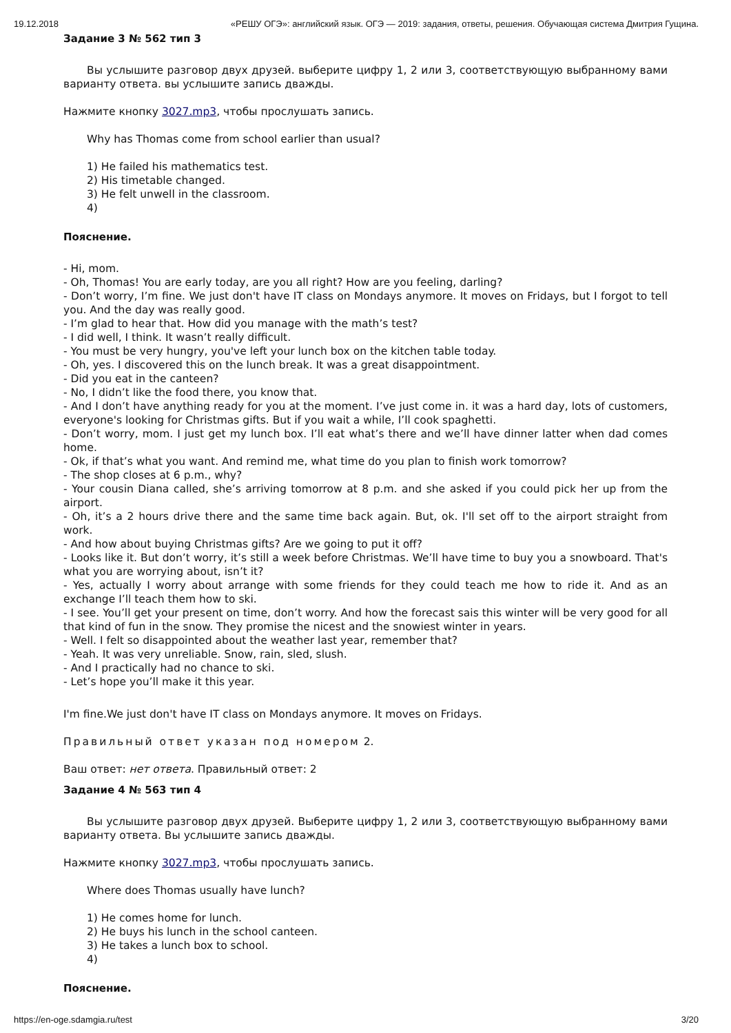19.12.2018 «РЕШУ ОГЭ»: английский язык. ОГЭ — 2019: задания, ответы, решения. Обучающая система Дмитрия Гущина.
Задание 3 № 562 тип 3
Вы услышите разговор двух друзей. выберите цифру 1, 2 или 3, соответствующую выбранному вами варианту ответа. вы услышите запись дважды.
Нажмите кнопку 3027.mp3, чтобы прослушать запись.
Why has Thomas come from school earlier than usual?
1) He failed his mathematics test.
2) His timetable changed.
3) He felt unwell in the classroom.
4)
Пояснение.
- Hi, mom.
- Oh, Thomas! You are early today, are you all right? How are you feeling, darling?
- Don’t worry, I’m fine. We just don't have IT class on Mondays anymore. It moves on Fridays, but I forgot to tell you. And the day was really good.
- I’m glad to hear that. How did you manage with the math’s test?
- I did well, I think. It wasn’t really difficult.
- You must be very hungry, you've left your lunch box on the kitchen table today.
- Oh, yes. I discovered this on the lunch break. It was a great disappointment.
- Did you eat in the canteen?
- No, I didn’t like the food there, you know that.
- And I don’t have anything ready for you at the moment. I’ve just come in. it was a hard day, lots of customers, everyone's looking for Christmas gifts. But if you wait a while, I’ll cook spaghetti.
- Don’t worry, mom. I just get my lunch box. I’ll eat what’s there and we’ll have dinner latter when dad comes home.
- Ok, if that’s what you want. And remind me, what time do you plan to finish work tomorrow?
- The shop closes at 6 p.m., why?
- Your cousin Diana called, she’s arriving tomorrow at 8 p.m. and she asked if you could pick her up from the airport.
- Oh, it’s a 2 hours drive there and the same time back again. But, ok. I'll set off to the airport straight from work.
- And how about buying Christmas gifts? Are we going to put it off?
- Looks like it. But don’t worry, it’s still a week before Christmas. We’ll have time to buy you a snowboard. That's what you are worrying about, isn’t it?
- Yes, actually I worry about arrange with some friends for they could teach me how to ride it. And as an exchange I’ll teach them how to ski.
- I see. You’ll get your present on time, don’t worry. And how the forecast sais this winter will be very good for all that kind of fun in the snow. They promise the nicest and the snowiest winter in years.
- Well. I felt so disappointed about the weather last year, remember that?
- Yeah. It was very unreliable. Snow, rain, sled, slush.
- And I practically had no chance to ski.
- Let’s hope you’ll make it this year.
I'm fine.We just don't have IT class on Mondays anymore. It moves on Fridays.
Правильный ответ указан под номером 2.
Ваш ответ: нет ответа. Правильный ответ: 2
Задание 4 № 563 тип 4
Вы услышите разговор двух друзей. Выберите цифру 1, 2 или 3, соответствующую выбранному вами варианту ответа. Вы услышите запись дважды.
Нажмите кнопку 3027.mp3, чтобы прослушать запись.
Where does Thomas usually have lunch?
1) He comes home for lunch.
2) He buys his lunch in the school canteen.
3) He takes a lunch box to school.
4)
Пояснение.
https://en-oge.sdamgia.ru/test 3/20